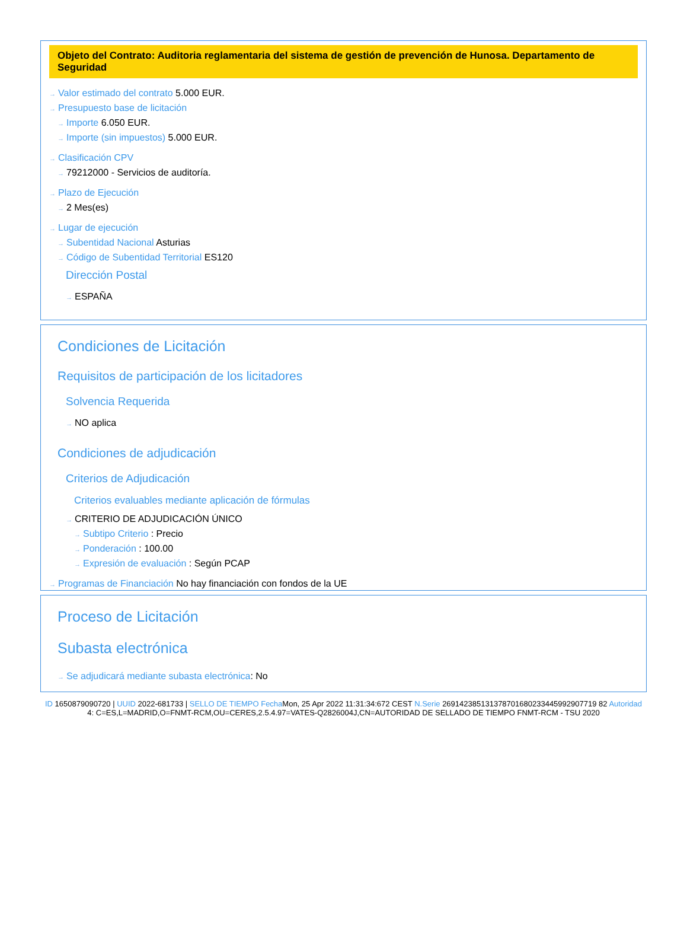Objeto del Contrato: Auditoria reglamentaria del sistema de gestión de prevención de Hunosa. Departamento de Seguridad
→ Valor estimado del contrato 5.000 EUR.
→ Presupuesto base de licitación
→ Importe 6.050 EUR.
→ Importe (sin impuestos) 5.000 EUR.
→ Clasificación CPV
→ 79212000 - Servicios de auditoría.
→ Plazo de Ejecución
→ 2 Mes(es)
→ Lugar de ejecución
→ Subentidad Nacional Asturias
→ Código de Subentidad Territorial ES120
Dirección Postal
→ ESPAÑA
Condiciones de Licitación
Requisitos de participación de los licitadores
Solvencia Requerida
→ NO aplica
Condiciones de adjudicación
Criterios de Adjudicación
Criterios evaluables mediante aplicación de fórmulas
→ CRITERIO DE ADJUDICACIÓN ÚNICO
→ Subtipo Criterio : Precio
→ Ponderación : 100.00
→ Expresión de evaluación : Según PCAP
→ Programas de Financiación No hay financiación con fondos de la UE
Proceso de Licitación
Subasta electrónica
→ Se adjudicará mediante subasta electrónica: No
ID 1650879090720 | UUID 2022-681733 | SELLO DE TIEMPO Fecha Mon, 25 Apr 2022 11:31:34:672 CEST N.Serie 269142385131378701680233445992907719 82 Autoridad 4: C=ES,L=MADRID,O=FNMT-RCM,OU=CERES,2.5.4.97=VATES-Q2826004J,CN=AUTORIDAD DE SELLADO DE TIEMPO FNMT-RCM - TSU 2020